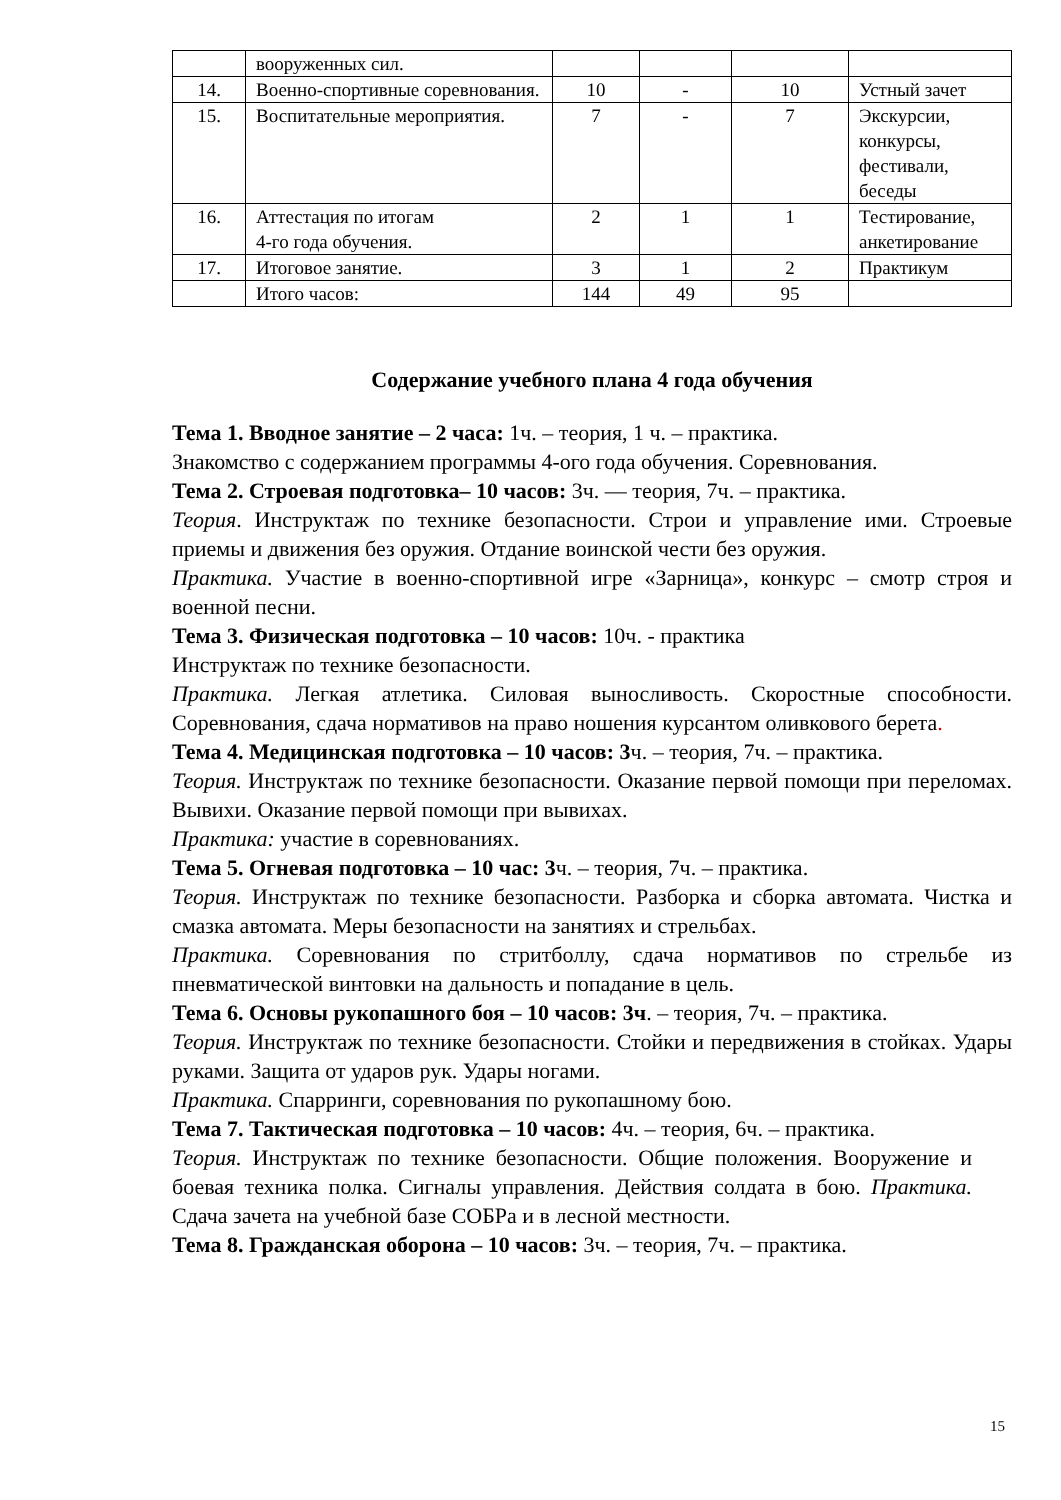| | вооруженных сил. | | | | |
| 14. | Военно-спортивные соревнования. | 10 | - | 10 | Устный зачет |
| 15. | Воспитательные мероприятия. | 7 | - | 7 | Экскурсии, конкурсы, фестивали, беседы |
| 16. | Аттестация по итогам 4-го года обучения. | 2 | 1 | 1 | Тестирование, анкетирование |
| 17. | Итоговое занятие. | 3 | 1 | 2 | Практикум |
| | Итого часов: | 144 | 49 | 95 | |
Содержание учебного плана 4 года обучения
Тема 1. Вводное занятие – 2 часа: 1ч. – теория, 1 ч. – практика.
Знакомство с содержанием программы 4-ого года обучения. Соревнования.
Тема 2. Строевая подготовка– 10 часов: 3ч. — теория, 7ч. – практика.
Теория. Инструктаж по технике безопасности. Строи и управление ими. Строевые приемы и движения без оружия. Отдание воинской чести без оружия.
Практика. Участие в военно-спортивной игре «Зарница», конкурс – смотр строя и военной песни.
Тема 3. Физическая подготовка – 10 часов: 10ч. - практика
Инструктаж по технике безопасности.
Практика. Легкая атлетика. Силовая выносливость. Скоростные способности. Соревнования, сдача нормативов на право ношения курсантом оливкового берета.
Тема 4. Медицинская подготовка – 10 часов: 3ч. – теория, 7ч. – практика.
Теория. Инструктаж по технике безопасности. Оказание первой помощи при переломах. Вывихи. Оказание первой помощи при вывихах.
Практика: участие в соревнованиях.
Тема 5. Огневая подготовка – 10 час: 3ч. – теория, 7ч. – практика.
Теория. Инструктаж по технике безопасности. Разборка и сборка автомата. Чистка и смазка автомата. Меры безопасности на занятиях и стрельбах.
Практика. Соревнования по стритболлу, сдача нормативов по стрельбе из пневматической винтовки на дальность и попадание в цель.
Тема 6. Основы рукопашного боя – 10 часов: 3ч. – теория, 7ч. – практика.
Теория. Инструктаж по технике безопасности. Стойки и передвижения в стойках. Удары руками. Защита от ударов рук. Удары ногами.
Практика. Спарринги, соревнования по рукопашному бою.
Тема 7. Тактическая подготовка – 10 часов: 4ч. – теория, 6ч. – практика.
Теория. Инструктаж по технике безопасности. Общие положения. Вооружение и боевая техника полка. Сигналы управления. Действия солдата в бою. Практика. Сдача зачета на учебной базе СОБРа и в лесной местности.
Тема 8. Гражданская оборона – 10 часов: 3ч. – теория, 7ч. – практика.
15